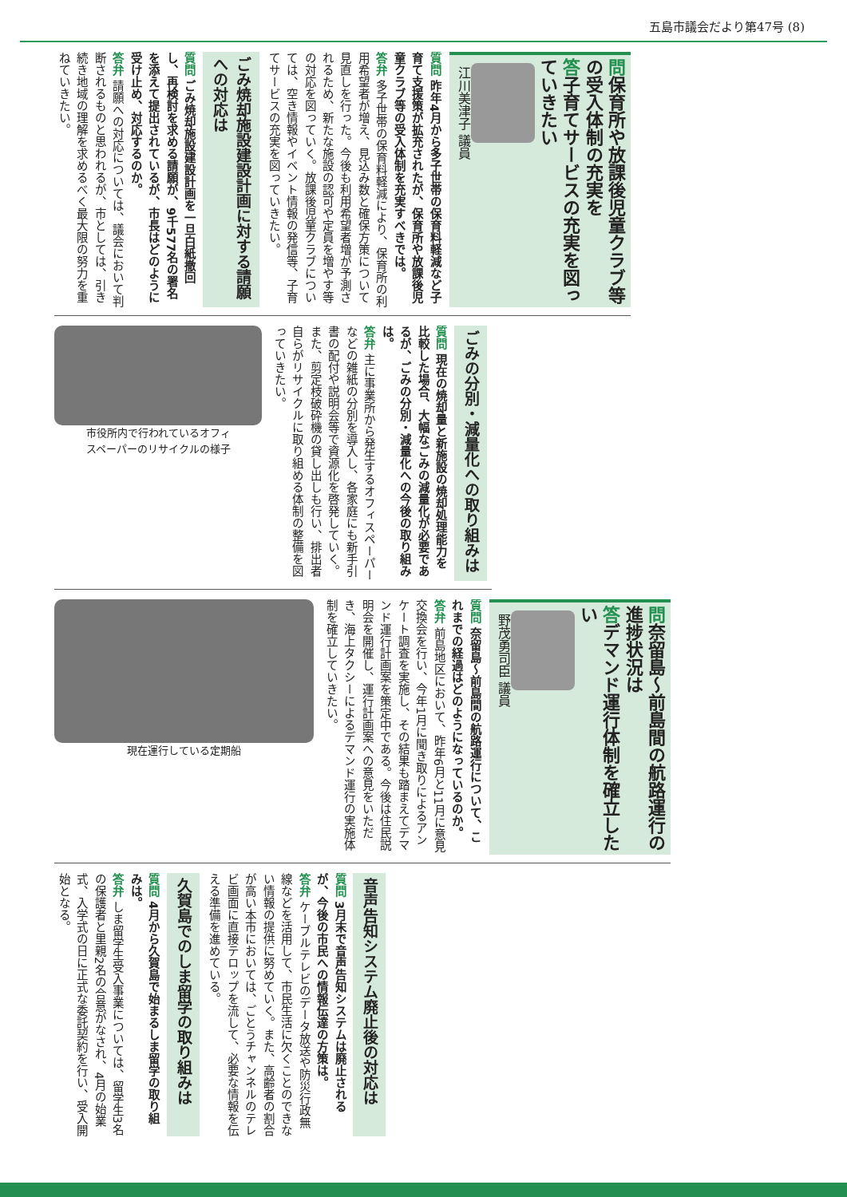五島市議会だより第47号 (8)
問保育所や放課後児童クラブ等の受入体制の充実を
答子育てサービスの充実を図っていきたい
江川美津子 議員
質問 昨年4月から多子世帯の保育料軽減など子育て支援策が拡充されたが、保育所や放課後児童クラブ等の受入体制を充実すべきでは。
答弁 多子世帯の保育料軽減により、保育所の利用希望者が増え、見込み数と確保方策について見直しを行った。今後も利用希望者増が予測されるため、新たな施設の認可や定員を増やす等の対応を図っていく。放課後児童クラブについては、空き情報やイベント情報の発信等、子育てサービスの充実を図っていきたい。
ごみ焼却施設建設計画に対する請願への対応は
質問 ごみ焼却施設建設計画を一旦白紙撤回し、再検討を求める請願が、9千577名の署名を添えて提出されているが、市長はどのように受け止め、対応するのか。
答弁 請願への対応については、議会において判断されるものと思われるが、市としては、引き続き地域の理解を求めるべく最大限の努力を重ねていきたい。
ごみの分別・減量化への取り組みは
質問 現在の焼却量と新施設の焼却処理能力を比較した場合、大幅なごみの減量化が必要であるが、ごみの分別・減量化への今後の取り組みは。
答弁 主に事業所から発生するオフィスペーパーなどの雑紙の分別を導入し、各家庭にも新手引書の配付や説明会等で資源化を啓発していく。また、剪定枝破砕機の貸し出しも行い、排出者自らがリサイクルに取り組める体制の整備を図っていきたい。
市役所内で行われているオフィ
スペーパーのリサイクルの様子
問奈留島〜前島間の航路運行の進捗状況は
答デマンド運行体制を確立したい
野茂勇司臣 議員
質問 奈留島〜前島間の航路運行について、これまでの経過はどのようになっているのか。
答弁 前島地区において、昨年6月と11月に意見交換会を行い、今年1月に聞き取りによるアンケート調査を実施し、その結果も踏まえてデマンド運行計画案を策定中である。今後は住民説明会を開催し、運行計画案への意見をいただき、海上タクシーによるデマンド運行の実施体制を確立していきたい。
現在運行している定期船
音声告知システム廃止後の対応は
質問 3月末で音声告知システムは廃止されるが、今後の市民への情報伝達の方策は。
答弁 ケーブルテレビのデータ放送や防災行政無線などを活用して、市民生活に欠くことのできない情報の提供に努めていく。また、高齢者の割合が高い本市においては、ごとうチャンネルのテレビ画面に直接テロップを流して、必要な情報を伝える準備を進めている。
久賀島でのしま留学の取り組みは
質問 4月から久賀島で始まるしま留学の取り組みは。
答弁 しま留学生受入事業については、留学生3名の保護者と里親2名の合意がなされ、4月の始業式、入学式の日に正式な委託契約を行い、受入開始となる。